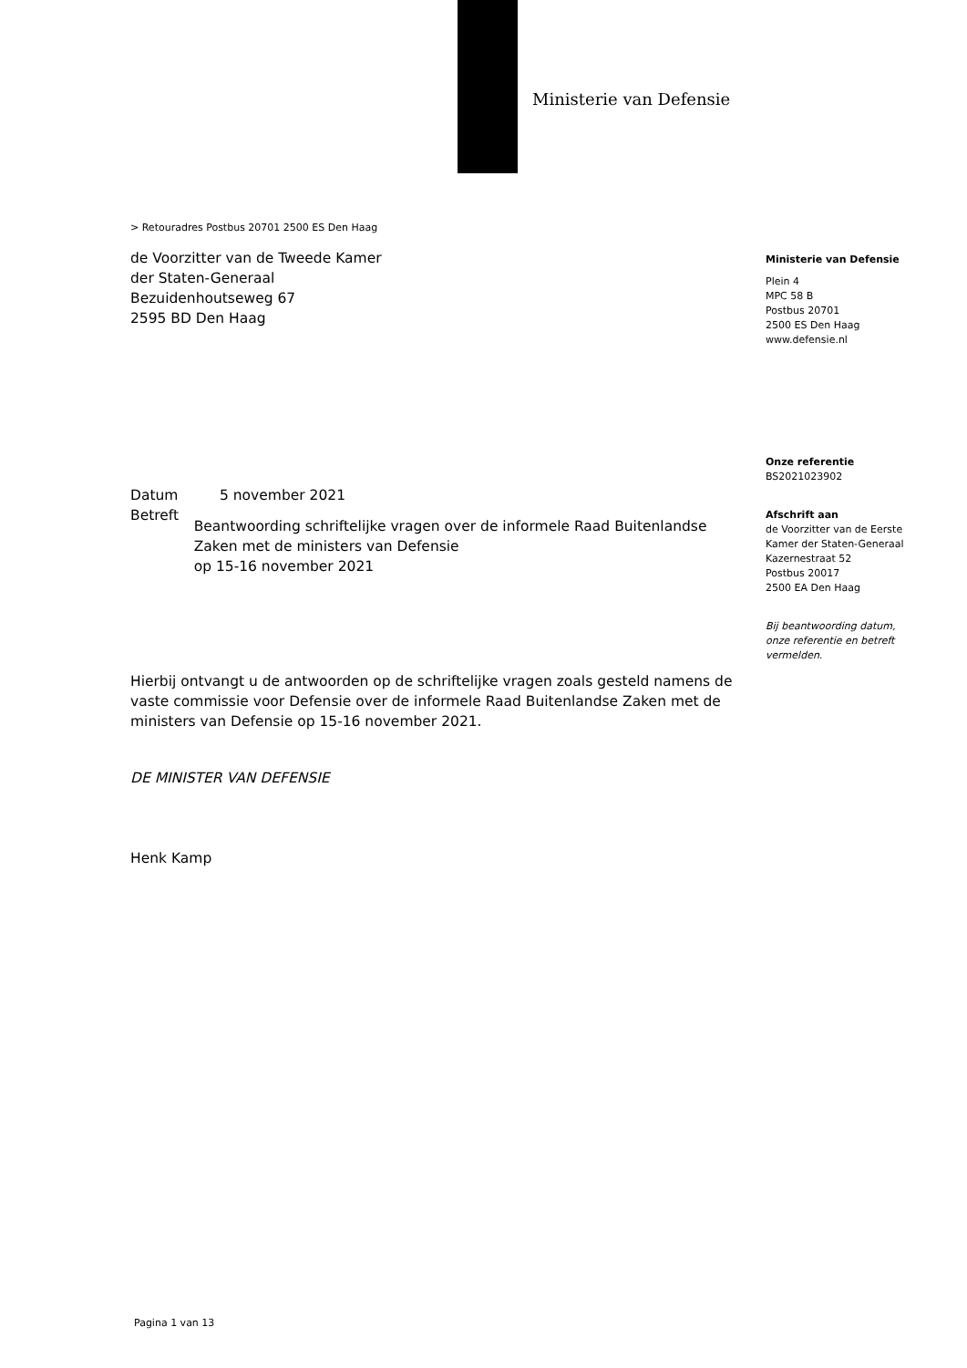Ministerie van Defensie
> Retouradres Postbus 20701 2500 ES Den Haag
de Voorzitter van de Tweede Kamer
der Staten-Generaal
Bezuidenhoutseweg 67
2595 BD Den Haag
Ministerie van Defensie
Plein 4
MPC 58 B
Postbus 20701
2500 ES Den Haag
www.defensie.nl
Onze referentie
BS2021023902
Afschrift aan
de Voorzitter van de Eerste
Kamer der Staten-Generaal
Kazernestraat 52
Postbus 20017
2500 EA Den Haag
Bij beantwoording datum,
onze referentie en betreft
vermelden.
Datum 5 november 2021
Betreft
Beantwoording schriftelijke vragen over de informele Raad Buitenlandse Zaken met de ministers van Defensie
op 15-16 november 2021
Hierbij ontvangt u de antwoorden op de schriftelijke vragen zoals gesteld namens de vaste commissie voor Defensie over de informele Raad Buitenlandse Zaken met de ministers van Defensie op 15-16 november 2021.
DE MINISTER VAN DEFENSIE
Henk Kamp
Pagina 1 van 13